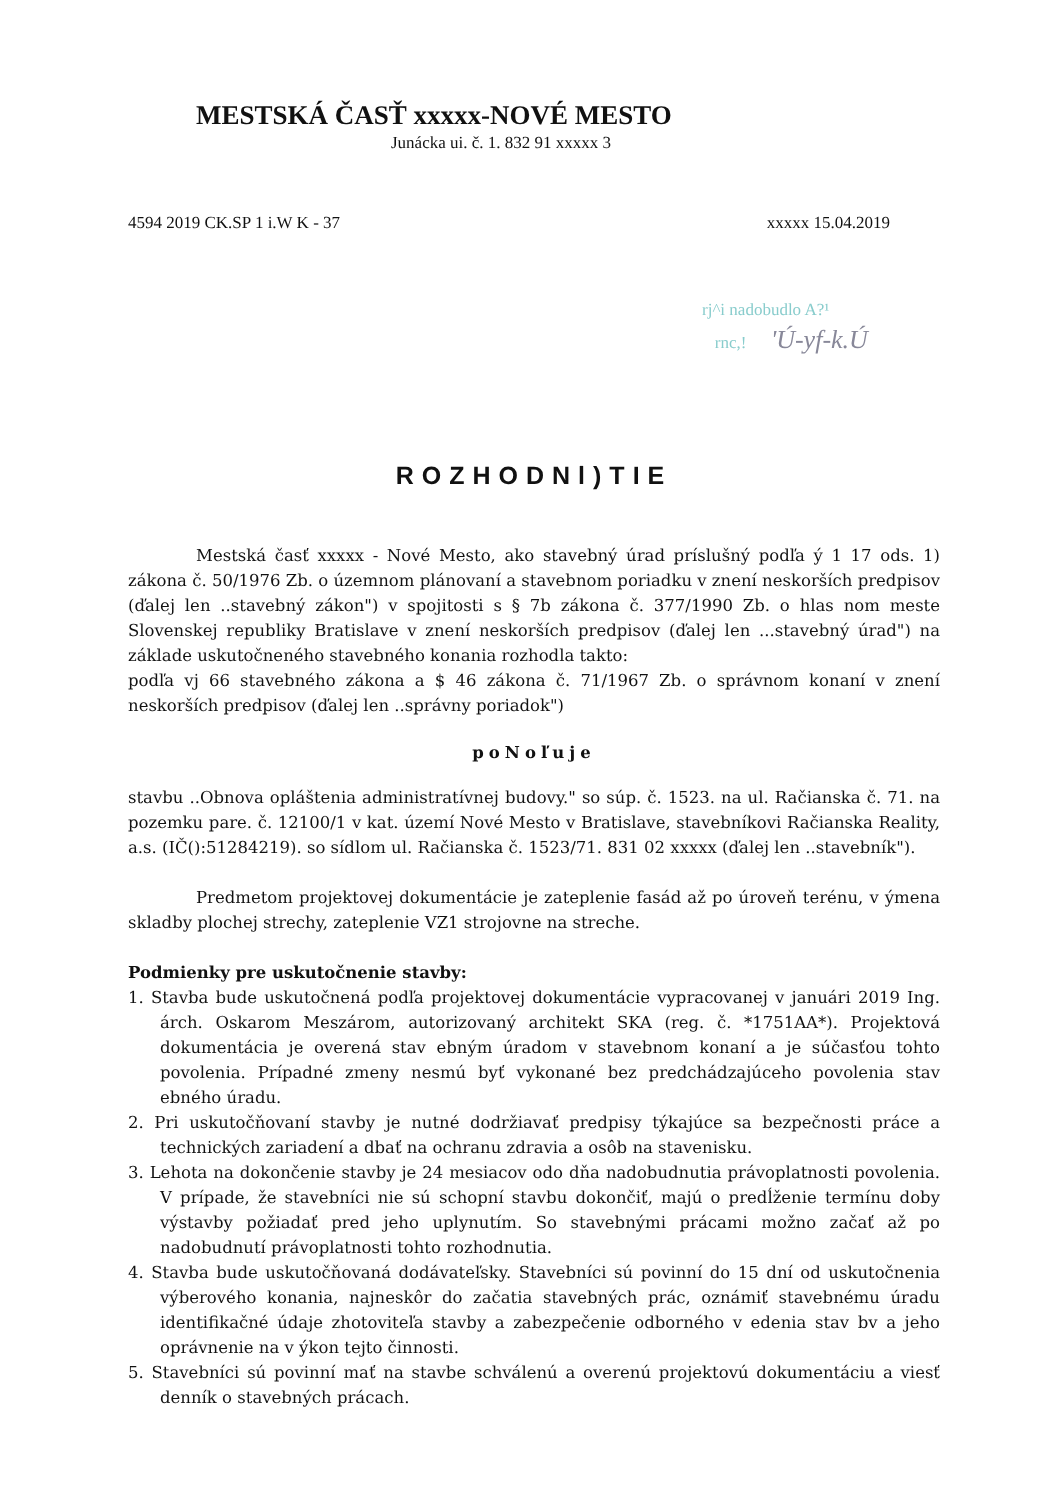MESTSKÁ ČASŤ xxxxx-NOVÉ MESTO
Junácka ui. č. 1. 832 91 xxxxx 3
4594 2019 CK.SP 1 i.W K - 37 xxxxx 15.04.2019
rj^i nadobudlo A?¹
rnc,! 'Ú-yf-k.Ú
ROZHODNl)TIE
Mestská časť xxxxx - Nové Mesto, ako stavebný úrad príslušný podľa ý 1 17 ods. 1) zákona č. 50/1976 Zb. o územnom plánovaní a stavebnom poriadku v znení neskorších predpisov (ďalej len ..stavebný zákon") v spojitosti s § 7b zákona č. 377/1990 Zb. o hlas nom meste Slovenskej republiky Bratislave v znení neskorších predpisov (ďalej len ...stavebný úrad") na základe uskutočneného stavebného konania rozhodla takto:
podľa vj 66 stavebného zákona a $ 46 zákona č. 71/1967 Zb. o správnom konaní v znení neskorších predpisov (ďalej len ..správny poriadok")
poNoľuje
stavbu ..Obnova opláštenia administratívnej budovy." so súp. č. 1523. na ul. Račianska č. 71. na pozemku pare. č. 12100/1 v kat. území Nové Mesto v Bratislave, stavebníkovi Račianska Reality, a.s. (IČ():51284219). so sídlom ul. Račianska č. 1523/71. 831 02 xxxxx (ďalej len ..stavebník").
Predmetom projektovej dokumentácie je zateplenie fasád až po úroveň terénu, v ýmena skladby plochej strechy, zateplenie VZ1 strojovne na streche.
Podmienky pre uskutočnenie stavby:
1. Stavba bude uskutočnená podľa projektovej dokumentácie vypracovanej v januári 2019 Ing. árch. Oskarom Meszárom, autorizovaný architekt SKA (reg. č. *1751AA*). Projektová dokumentácia je overená stav ebným úradom v stavebnom konaní a je súčasťou tohto povolenia. Prípadné zmeny nesmú byť vykonané bez predchádzajúceho povolenia stav ebného úradu.
2. Pri uskutočňovaní stavby je nutné dodržiavať predpisy týkajúce sa bezpečnosti práce a technických zariadení a dbať na ochranu zdravia a osôb na stavenisku.
3. Lehota na dokončenie stavby je 24 mesiacov odo dňa nadobudnutia právoplatnosti povolenia. V prípade, že stavebníci nie sú schopní stavbu dokončiť, majú o predĺženie termínu doby výstavby požiadať pred jeho uplynutím. So stavebnými prácami možno začať až po nadobudnutí právoplatnosti tohto rozhodnutia.
4. Stavba bude uskutočňovaná dodávateľsky. Stavebníci sú povinní do 15 dní od uskutočnenia výberového konania, najneskôr do začatia stavebných prác, oznámiť stavebnému úradu identifikačné údaje zhotoviteľa stavby a zabezpečenie odborného v edenia stav bv a jeho oprávnenie na v ýkon tejto činnosti.
5. Stavebníci sú povinní mať na stavbe schválenú a overenú projektovú dokumentáciu a viesť denník o stavebných prácach.